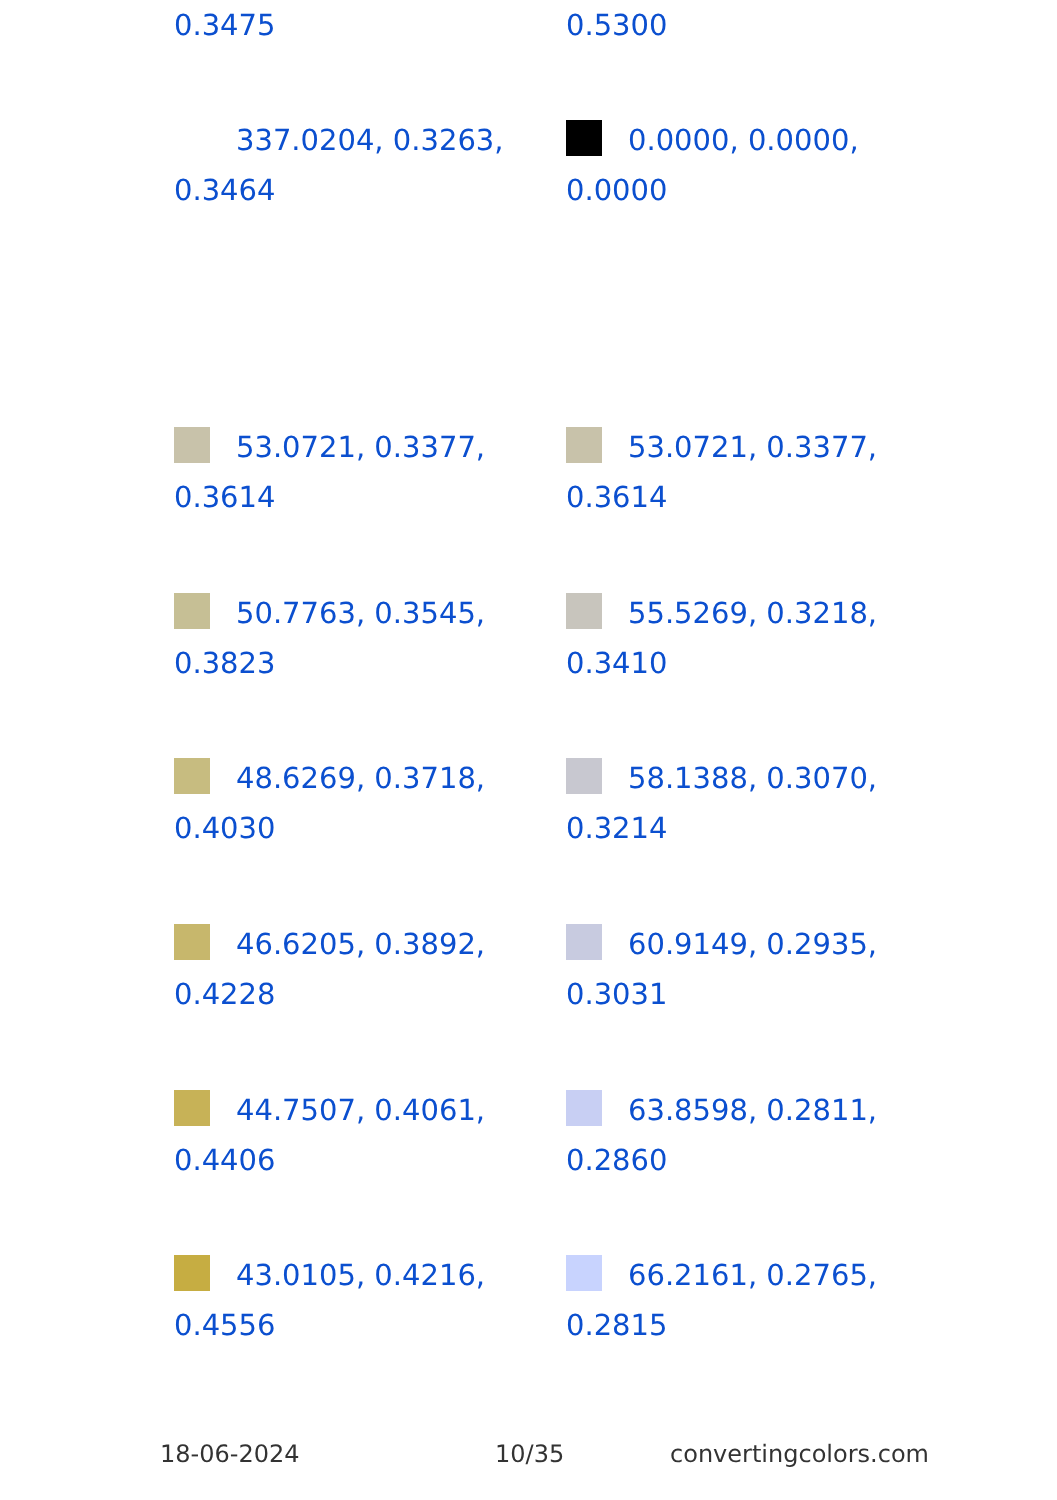0.3475 0.5300
337.0204, 0.3263, 0.3464
0.0000, 0.0000, 0.0000
53.0721, 0.3377, 0.3614
53.0721, 0.3377, 0.3614
50.7763, 0.3545, 0.3823
55.5269, 0.3218, 0.3410
48.6269, 0.3718, 0.4030
58.1388, 0.3070, 0.3214
46.6205, 0.3892, 0.4228
60.9149, 0.2935, 0.3031
44.7507, 0.4061, 0.4406
63.8598, 0.2811, 0.2860
43.0105, 0.4216, 0.4556
66.2161, 0.2765, 0.2815
18-06-2024 10/35 convertingcolors.com